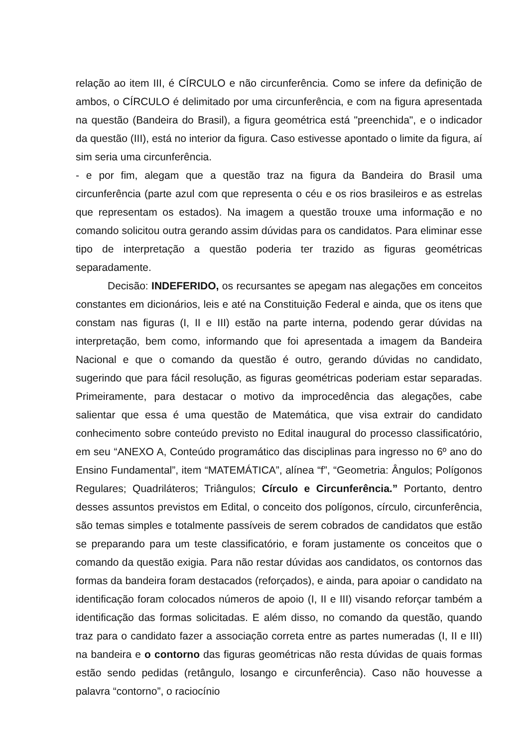relação ao item III, é CÍRCULO e não circunferência. Como se infere da definição de ambos, o CÍRCULO é delimitado por uma circunferência, e com na figura apresentada na questão (Bandeira do Brasil), a figura geométrica está "preenchida", e o indicador da questão (III), está no interior da figura. Caso estivesse apontado o limite da figura, aí sim seria uma circunferência.
- e por fim, alegam que a questão traz na figura da Bandeira do Brasil uma circunferência (parte azul com que representa o céu e os rios brasileiros e as estrelas que representam os estados). Na imagem a questão trouxe uma informação e no comando solicitou outra gerando assim dúvidas para os candidatos. Para eliminar esse tipo de interpretação a questão poderia ter trazido as figuras geométricas separadamente.
Decisão: INDEFERIDO, os recursantes se apegam nas alegações em conceitos constantes em dicionários, leis e até na Constituição Federal e ainda, que os itens que constam nas figuras (I, II e III) estão na parte interna, podendo gerar dúvidas na interpretação, bem como, informando que foi apresentada a imagem da Bandeira Nacional e que o comando da questão é outro, gerando dúvidas no candidato, sugerindo que para fácil resolução, as figuras geométricas poderiam estar separadas. Primeiramente, para destacar o motivo da improcedência das alegações, cabe salientar que essa é uma questão de Matemática, que visa extrair do candidato conhecimento sobre conteúdo previsto no Edital inaugural do processo classificatório, em seu “ANEXO A, Conteúdo programático das disciplinas para ingresso no 6º ano do Ensino Fundamental”, item “MATEMÁTICA”, alínea “f”, “Geometria: Ângulos; Polígonos Regulares; Quadriláteros; Triângulos; Círculo e Circunferência.” Portanto, dentro desses assuntos previstos em Edital, o conceito dos polígonos, círculo, circunferência, são temas simples e totalmente passíveis de serem cobrados de candidatos que estão se preparando para um teste classificatório, e foram justamente os conceitos que o comando da questão exigia. Para não restar dúvidas aos candidatos, os contornos das formas da bandeira foram destacados (reforçados), e ainda, para apoiar o candidato na identificação foram colocados números de apoio (I, II e III) visando reforçar também a identificação das formas solicitadas. E além disso, no comando da questão, quando traz para o candidato fazer a associação correta entre as partes numeradas (I, II e III) na bandeira e o contorno das figuras geométricas não resta dúvidas de quais formas estão sendo pedidas (retângulo, losango e circunferência). Caso não houvesse a palavra “contorno”, o raciocínio